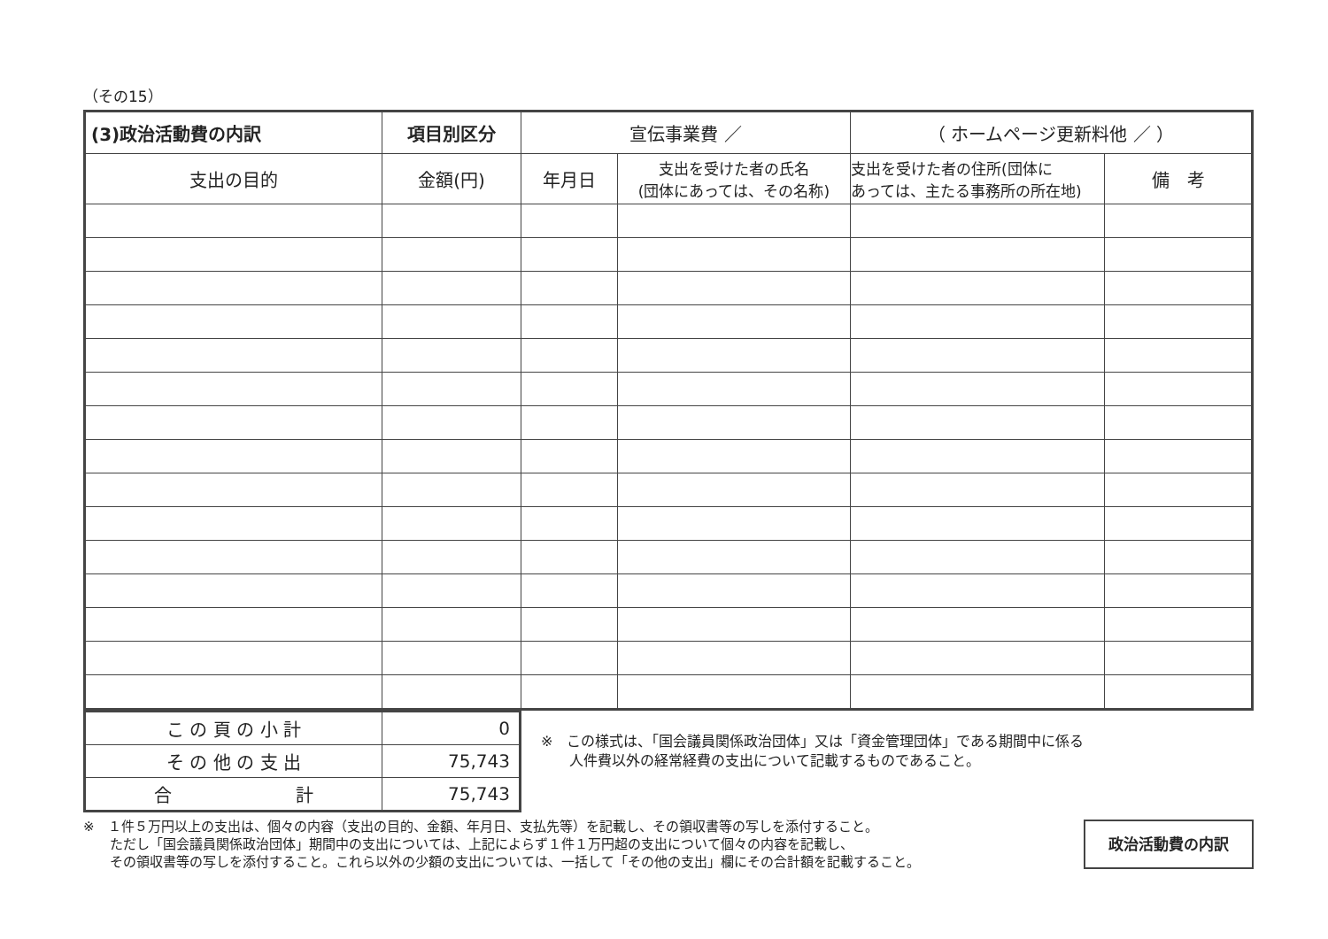（その15）
| (3)政治活動費の内訳 | 項目別区分 | 宣伝事業費 ／ | | （ ホームページ更新料他 ／ ） | |
| 支出の目的 | 金額(円) | 年月日 | 支出を受けた者の氏名 (団体にあっては、その名称) | 支出を受けた者の住所(団体に あっては、主たる事務所の所在地) | 備 考 |
| こ の 頁 の 小 計 | 0 |
| そ の 他 の 支 出 | 75,743 |
| 合 計 | 75,743 |
※　この様式は、「国会議員関係政治団体」又は「資金管理団体」である期間中に係る
　　人件費以外の経常経費の支出について記載するものであること。
※　１件５万円以上の支出は、個々の内容（支出の目的、金額、年月日、支払先等）を記載し、その領収書等の写しを添付すること。
　　ただし「国会議員関係政治団体」期間中の支出については、上記によらず１件１万円超の支出について個々の内容を記載し、
　　その領収書等の写しを添付すること。これら以外の少額の支出については、一括して「その他の支出」欄にその合計額を記載すること。
政治活動費の内訳